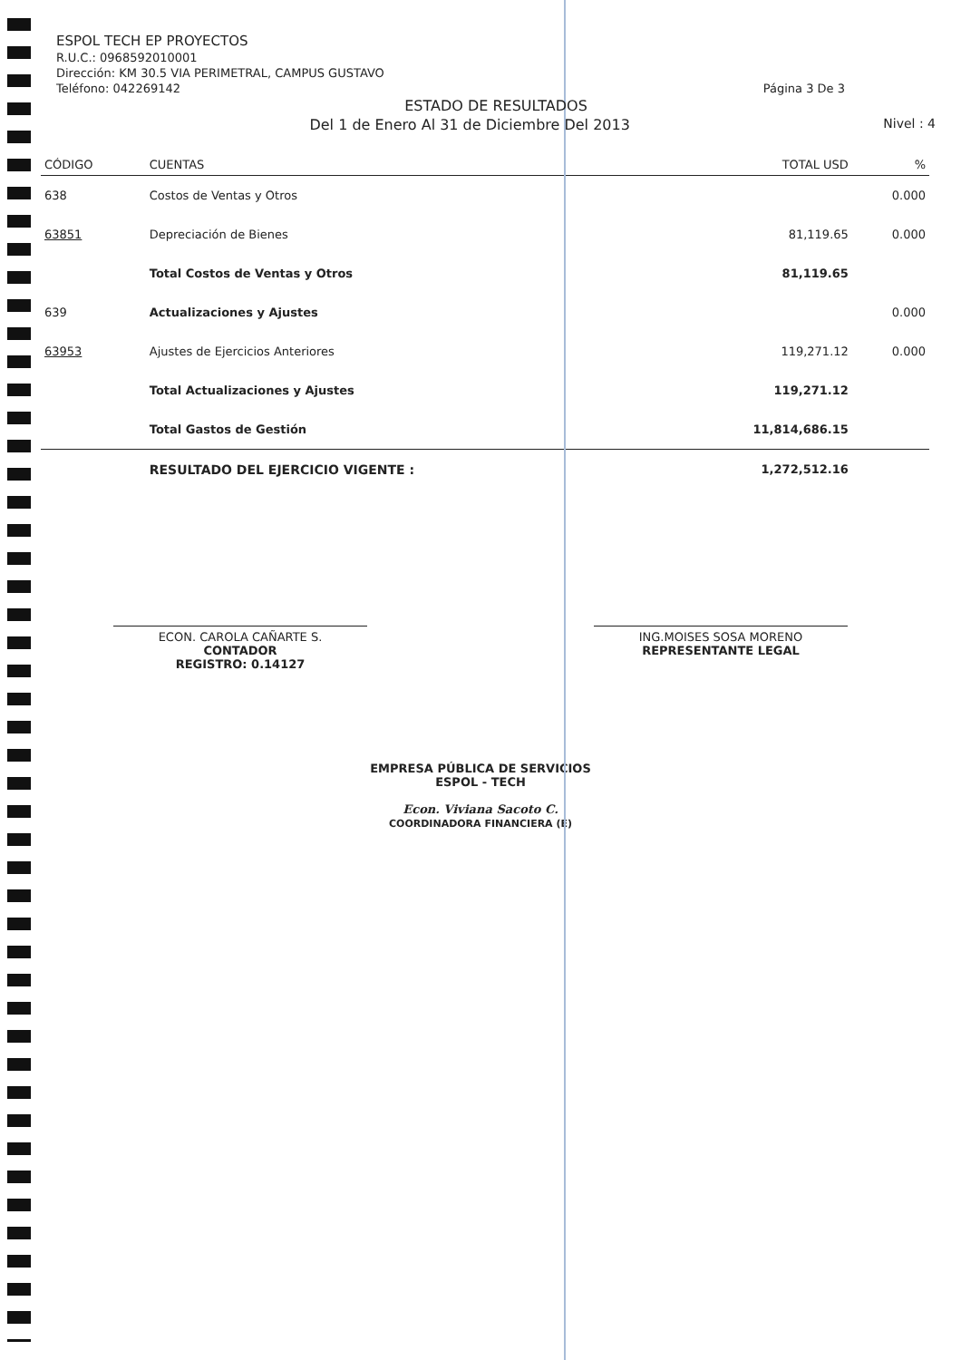ESPOL TECH EP PROYECTOS
R.U.C.: 0968592010001
Dirección: KM 30.5 VIA PERIMETRAL, CAMPUS GUSTAVO
Teléfono: 042269142 Página 3 De 3
ESTADO DE RESULTADOS
Del 1 de Enero Al 31 de Diciembre Del 2013 Nivel : 4
| CÓDIGO | CUENTAS | TOTAL USD | % |
| --- | --- | --- | --- |
| 638 | Costos de Ventas y Otros | | 0.000 |
| 63851 | Depreciación de Bienes | 81,119.65 | 0.000 |
| | Total Costos de Ventas y Otros | 81,119.65 | |
| 639 | Actualizaciones y Ajustes | | 0.000 |
| 63953 | Ajustes de Ejercicios Anteriores | 119,271.12 | 0.000 |
| | Total Actualizaciones y Ajustes | 119,271.12 | |
| | Total Gastos de Gestión | 11,814,686.15 | |
| | RESULTADO DEL EJERCICIO VIGENTE : | 1,272,512.16 | |
ECON. CAROLA CAÑARTE S.
CONTADOR
REGISTRO: 0.14127
ING.MOISES SOSA MORENO
REPRESENTANTE LEGAL
EMPRESA PÚBLICA DE SERVICIOS
ESPOL - TECH
Econ. Viviana Sacoto C.
COORDINADORA FINANCIERA (E)